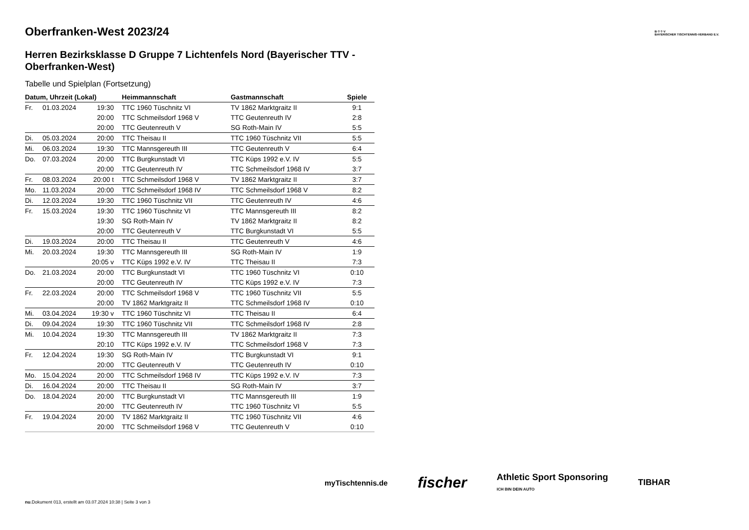Oberfranken-West 2023/24
Herren Bezirksklasse D Gruppe 7 Lichtenfels Nord (Bayerischer TTV - Oberfranken-West)
Tabelle und Spielplan (Fortsetzung)
| Datum, Uhrzeit (Lokal) | | | Heimmannschaft | Gastmannschaft | Spiele |
| --- | --- | --- | --- | --- | --- |
| Fr. | 01.03.2024 | 19:30 | TTC 1960 Tüschnitz VI | TV 1862 Marktgraitz II | 9:1 |
| | | 20:00 | TTC Schmeilsdorf 1968 V | TTC Geutenreuth IV | 2:8 |
| | | 20:00 | TTC Geutenreuth V | SG Roth-Main IV | 5:5 |
| Di. | 05.03.2024 | 20:00 | TTC Theisau II | TTC 1960 Tüschnitz VII | 5:5 |
| Mi. | 06.03.2024 | 19:30 | TTC Mannsgereuth III | TTC Geutenreuth V | 6:4 |
| Do. | 07.03.2024 | 20:00 | TTC Burgkunstadt VI | TTC Küps 1992 e.V. IV | 5:5 |
| | | 20:00 | TTC Geutenreuth IV | TTC Schmeilsdorf 1968 IV | 3:7 |
| Fr. | 08.03.2024 | 20:00 t | TTC Schmeilsdorf 1968 V | TV 1862 Marktgraitz II | 3:7 |
| Mo. | 11.03.2024 | 20:00 | TTC Schmeilsdorf 1968 IV | TTC Schmeilsdorf 1968 V | 8:2 |
| Di. | 12.03.2024 | 19:30 | TTC 1960 Tüschnitz VII | TTC Geutenreuth IV | 4:6 |
| Fr. | 15.03.2024 | 19:30 | TTC 1960 Tüschnitz VI | TTC Mannsgereuth III | 8:2 |
| | | 19:30 | SG Roth-Main IV | TV 1862 Marktgraitz II | 8:2 |
| | | 20:00 | TTC Geutenreuth V | TTC Burgkunstadt VI | 5:5 |
| Di. | 19.03.2024 | 20:00 | TTC Theisau II | TTC Geutenreuth V | 4:6 |
| Mi. | 20.03.2024 | 19:30 | TTC Mannsgereuth III | SG Roth-Main IV | 1:9 |
| | | 20:05 v | TTC Küps 1992 e.V. IV | TTC Theisau II | 7:3 |
| Do. | 21.03.2024 | 20:00 | TTC Burgkunstadt VI | TTC 1960 Tüschnitz VI | 0:10 |
| | | 20:00 | TTC Geutenreuth IV | TTC Küps 1992 e.V. IV | 7:3 |
| Fr. | 22.03.2024 | 20:00 | TTC Schmeilsdorf 1968 V | TTC 1960 Tüschnitz VII | 5:5 |
| | | 20:00 | TV 1862 Marktgraitz II | TTC Schmeilsdorf 1968 IV | 0:10 |
| Mi. | 03.04.2024 | 19:30 v | TTC 1960 Tüschnitz VI | TTC Theisau II | 6:4 |
| Di. | 09.04.2024 | 19:30 | TTC 1960 Tüschnitz VII | TTC Schmeilsdorf 1968 IV | 2:8 |
| Mi. | 10.04.2024 | 19:30 | TTC Mannsgereuth III | TV 1862 Marktgraitz II | 7:3 |
| | | 20:10 | TTC Küps 1992 e.V. IV | TTC Schmeilsdorf 1968 V | 7:3 |
| Fr. | 12.04.2024 | 19:30 | SG Roth-Main IV | TTC Burgkunstadt VI | 9:1 |
| | | 20:00 | TTC Geutenreuth V | TTC Geutenreuth IV | 0:10 |
| Mo. | 15.04.2024 | 20:00 | TTC Schmeilsdorf 1968 IV | TTC Küps 1992 e.V. IV | 7:3 |
| Di. | 16.04.2024 | 20:00 | TTC Theisau II | SG Roth-Main IV | 3:7 |
| Do. | 18.04.2024 | 20:00 | TTC Burgkunstadt VI | TTC Mannsgereuth III | 1:9 |
| | | 20:00 | TTC Geutenreuth IV | TTC 1960 Tüschnitz VI | 5:5 |
| Fr. | 19.04.2024 | 20:00 | TV 1862 Marktgraitz II | TTC 1960 Tüschnitz VII | 4:6 |
| | | 20:00 | TTC Schmeilsdorf 1968 V | TTC Geutenreuth V | 0:10 |
B·T·T·V
BAYERISCHER TISCHTENNIS-VERBAND E.V.
myTischtennis.de fischer Athletic Sport Sponsoring
ICH BIN DEIN AUTO TIBHAR
nu.Dokument 013, erstellt am 03.07.2024 10:38 | Seite 3 von 3